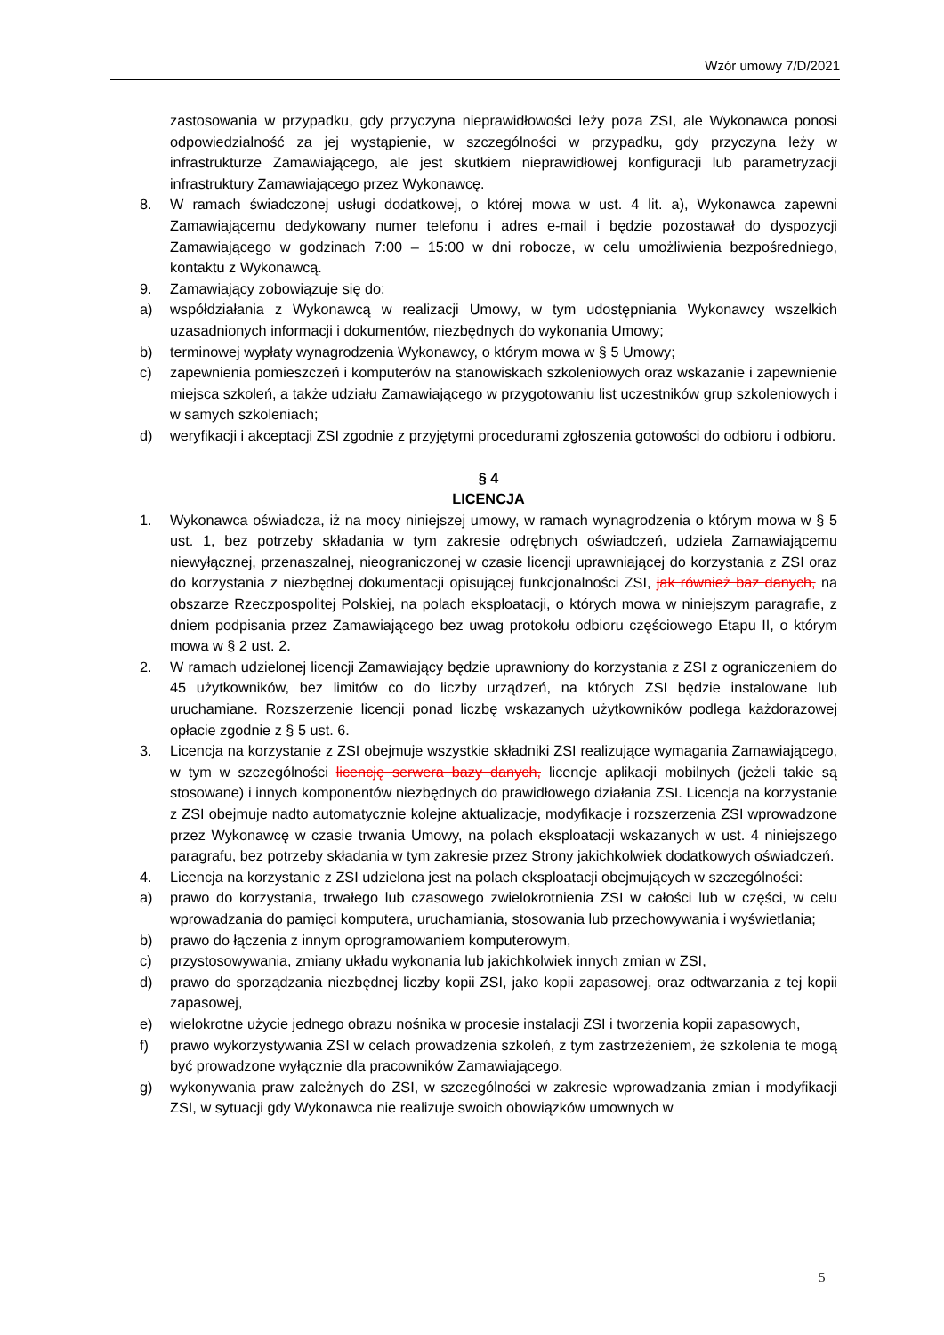Wzór umowy 7/D/2021
zastosowania w przypadku, gdy przyczyna nieprawidłowości leży poza ZSI, ale Wykonawca ponosi odpowiedzialność za jej wystąpienie, w szczególności w przypadku, gdy przyczyna leży w infrastrukturze Zamawiającego, ale jest skutkiem nieprawidłowej konfiguracji lub parametryzacji infrastruktury Zamawiającego przez Wykonawcę.
8. W ramach świadczonej usługi dodatkowej, o której mowa w ust. 4 lit. a), Wykonawca zapewni Zamawiającemu dedykowany numer telefonu i adres e-mail i będzie pozostawał do dyspozycji Zamawiającego w godzinach 7:00 – 15:00 w dni robocze, w celu umożliwienia bezpośredniego, kontaktu z Wykonawcą.
9. Zamawiający zobowiązuje się do:
a) współdziałania z Wykonawcą w realizacji Umowy, w tym udostępniania Wykonawcy wszelkich uzasadnionych informacji i dokumentów, niezbędnych do wykonania Umowy;
b) terminowej wypłaty wynagrodzenia Wykonawcy, o którym mowa w § 5 Umowy;
c) zapewnienia pomieszczeń i komputerów na stanowiskach szkoleniowych oraz wskazanie i zapewnienie miejsca szkoleń, a także udziału Zamawiającego w przygotowaniu list uczestników grup szkoleniowych i w samych szkoleniach;
d) weryfikacji i akceptacji ZSI zgodnie z przyjętymi procedurami zgłoszenia gotowości do odbioru i odbioru.
§ 4
LICENCJA
1. Wykonawca oświadcza, iż na mocy niniejszej umowy, w ramach wynagrodzenia o którym mowa w § 5 ust. 1, bez potrzeby składania w tym zakresie odrębnych oświadczeń, udziela Zamawiającemu niewyłącznej, przenaszalnej, nieograniczonej w czasie licencji uprawniającej do korzystania z ZSI oraz do korzystania z niezbędnej dokumentacji opisującej funkcjonalności ZSI, jak również baz danych, na obszarze Rzeczpospolitej Polskiej, na polach eksploatacji, o których mowa w niniejszym paragrafie, z dniem podpisania przez Zamawiającego bez uwag protokołu odbioru częściowego Etapu II, o którym mowa w § 2 ust. 2.
2. W ramach udzielonej licencji Zamawiający będzie uprawniony do korzystania z ZSI z ograniczeniem do 45 użytkowników, bez limitów co do liczby urządzeń, na których ZSI będzie instalowane lub uruchamiane. Rozszerzenie licencji ponad liczbę wskazanych użytkowników podlega każdorazowej opłacie zgodnie z § 5 ust. 6.
3. Licencja na korzystanie z ZSI obejmuje wszystkie składniki ZSI realizujące wymagania Zamawiającego, w tym w szczególności licencję serwera bazy danych, licencje aplikacji mobilnych (jeżeli takie są stosowane) i innych komponentów niezbędnych do prawidłowego działania ZSI. Licencja na korzystanie z ZSI obejmuje nadto automatycznie kolejne aktualizacje, modyfikacje i rozszerzenia ZSI wprowadzone przez Wykonawcę w czasie trwania Umowy, na polach eksploatacji wskazanych w ust. 4 niniejszego paragrafu, bez potrzeby składania w tym zakresie przez Strony jakichkolwiek dodatkowych oświadczeń.
4. Licencja na korzystanie z ZSI udzielona jest na polach eksploatacji obejmujących w szczególności:
a) prawo do korzystania, trwałego lub czasowego zwielokrotnienia ZSI w całości lub w części, w celu wprowadzania do pamięci komputera, uruchamiania, stosowania lub przechowywania i wyświetlania;
b) prawo do łączenia z innym oprogramowaniem komputerowym,
c) przystosowywania, zmiany układu wykonania lub jakichkolwiek innych zmian w ZSI,
d) prawo do sporządzania niezbędnej liczby kopii ZSI, jako kopii zapasowej, oraz odtwarzania z tej kopii zapasowej,
e) wielokrotne użycie jednego obrazu nośnika w procesie instalacji ZSI i tworzenia kopii zapasowych,
f) prawo wykorzystywania ZSI w celach prowadzenia szkoleń, z tym zastrzeżeniem, że szkolenia te mogą być prowadzone wyłącznie dla pracowników Zamawiającego,
g) wykonywania praw zależnych do ZSI, w szczególności w zakresie wprowadzania zmian i modyfikacji ZSI, w sytuacji gdy Wykonawca nie realizuje swoich obowiązków umownych w
5